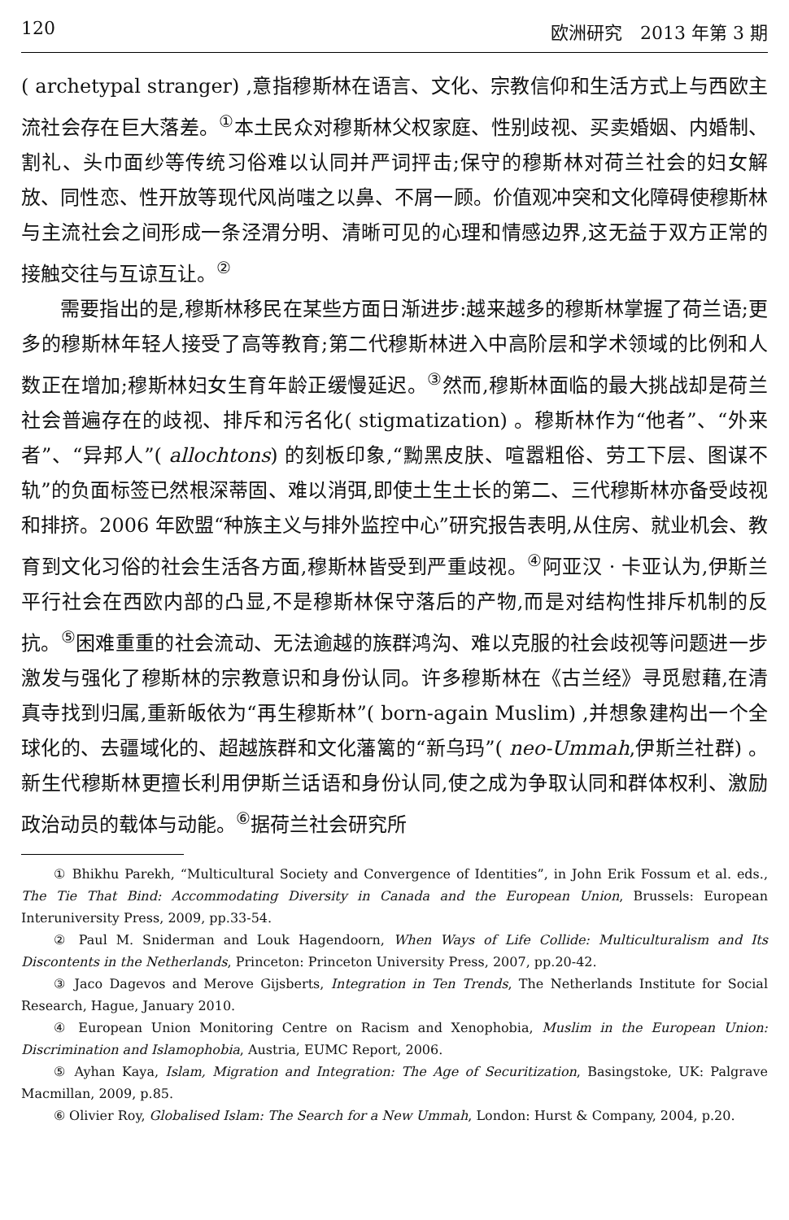120 欧洲研究　2013 年第 3 期
( archetypal stranger) ,意指穆斯林在语言、文化、宗教信仰和生活方式上与西欧主流社会存在巨大落差。<sup>①</sup>本土民众对穆斯林父权家庭、性别歧视、买卖婚姻、内婚制、割礼、头巾面纱等传统习俗难以认同并严词抨击;保守的穆斯林对荷兰社会的妇女解放、同性恋、性开放等现代风尚嗤之以鼻、不屑一顾。价值观冲突和文化障碍使穆斯林与主流社会之间形成一条泾渭分明、清晰可见的心理和情感边界,这无益于双方正常的接触交往与互谅互让。<sup>②</sup>
需要指出的是,穆斯林移民在某些方面日渐进步:越来越多的穆斯林掌握了荷兰语;更多的穆斯林年轻人接受了高等教育;第二代穆斯林进入中高阶层和学术领域的比例和人数正在增加;穆斯林妇女生育年龄正缓慢延迟。<sup>③</sup>然而,穆斯林面临的最大挑战却是荷兰社会普遍存在的歧视、排斥和污名化( stigmatization) 。穆斯林作为“他者”、“外来者”、“异邦人”( allochtons) 的刻板印象,“黝黑皮肤、喧嚣粗俗、劳工下层、图谋不轨”的负面标签已然根深蒂固、难以消弭,即使土生土长的第二、三代穆斯林亦备受歧视和排挤。2006 年欧盟“种族主义与排外监控中心”研究报告表明,从住房、就业机会、教育到文化习俗的社会生活各方面,穆斯林皆受到严重歧视。<sup>④</sup>阿亚汉 · 卡亚认为,伊斯兰平行社会在西欧内部的凸显,不是穆斯林保守落后的产物,而是对结构性排斥机制的反抗。<sup>⑤</sup>困难重重的社会流动、无法逾越的族群鸿沟、难以克服的社会歧视等问题进一步激发与强化了穆斯林的宗教意识和身份认同。许多穆斯林在《古兰经》寻觅慰藉,在清真寺找到归属,重新皈依为“再生穆斯林”( born-again Muslim) ,并想象建构出一个全球化的、去疆域化的、超越族群和文化藩篱的“新乌玛”( neo-Ummah,伊斯兰社群) 。新生代穆斯林更擅长利用伊斯兰话语和身份认同,使之成为争取认同和群体权利、激励政治动员的载体与动能。<sup>⑥</sup>据荷兰社会研究所
① Bhikhu Parekh, “Multicultural Society and Convergence of Identities”, in John Erik Fossum et al. eds., The Tie That Bind: Accommodating Diversity in Canada and the European Union, Brussels: European Interuniversity Press, 2009, pp.33-54.
② Paul M. Sniderman and Louk Hagendoorn, When Ways of Life Collide: Multiculturalism and Its Discontents in the Netherlands, Princeton: Princeton University Press, 2007, pp.20-42.
③ Jaco Dagevos and Merove Gijsberts, Integration in Ten Trends, The Netherlands Institute for Social Research, Hague, January 2010.
④ European Union Monitoring Centre on Racism and Xenophobia, Muslim in the European Union: Discrimination and Islamophobia, Austria, EUMC Report, 2006.
⑤ Ayhan Kaya, Islam, Migration and Integration: The Age of Securitization, Basingstoke, UK: Palgrave Macmillan, 2009, p.85.
⑥ Olivier Roy, Globalised Islam: The Search for a New Ummah, London: Hurst & Company, 2004, p.20.